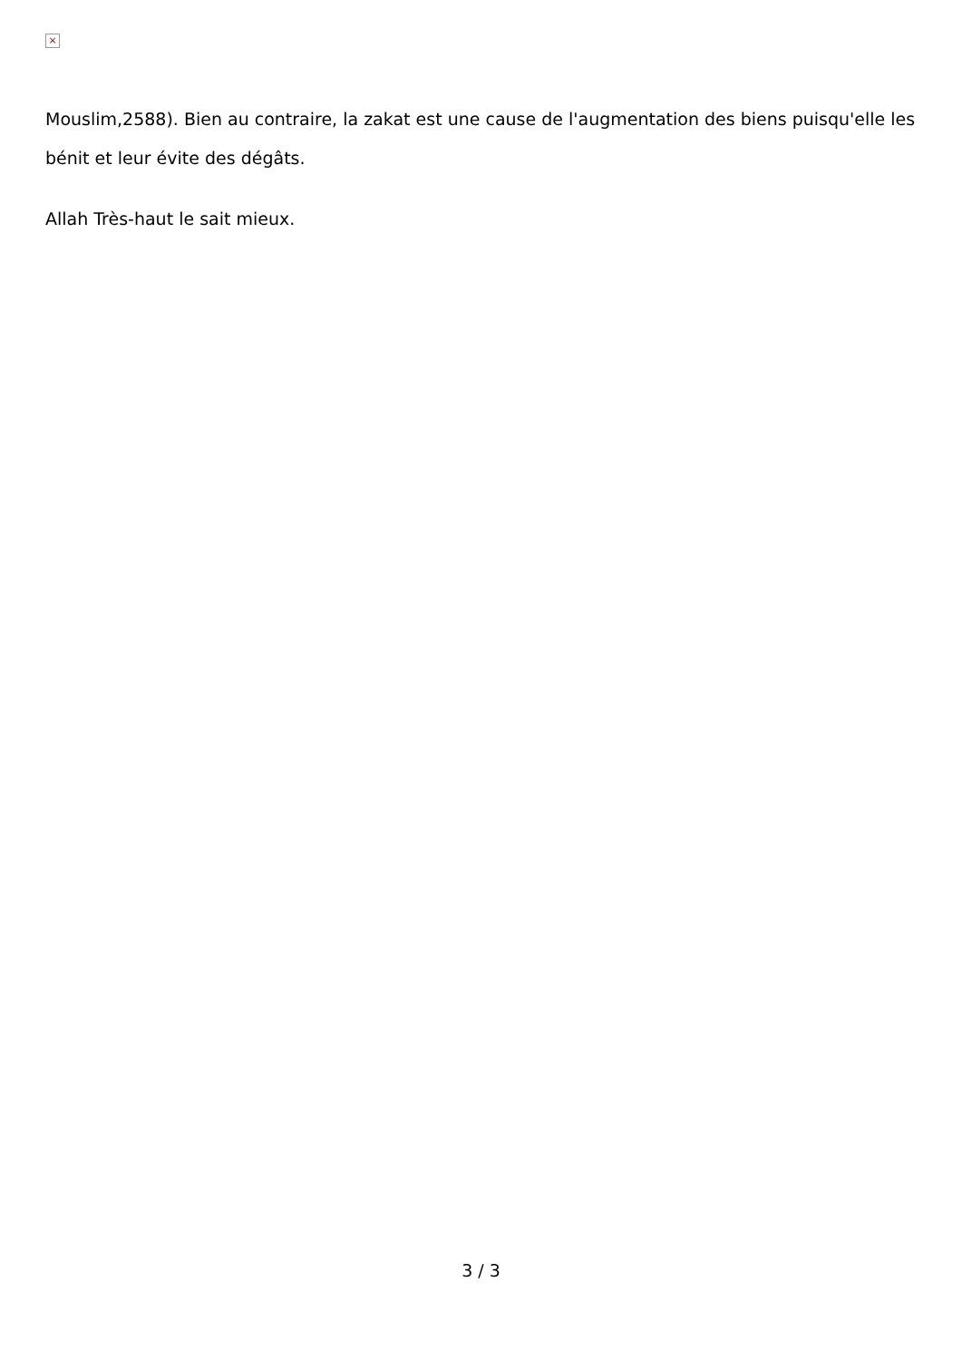×
Mouslim,2588). Bien au contraire, la zakat est une cause de l'augmentation des biens puisqu'elle les bénit et leur évite des dégâts.
Allah Très-haut le sait mieux.
3 / 3